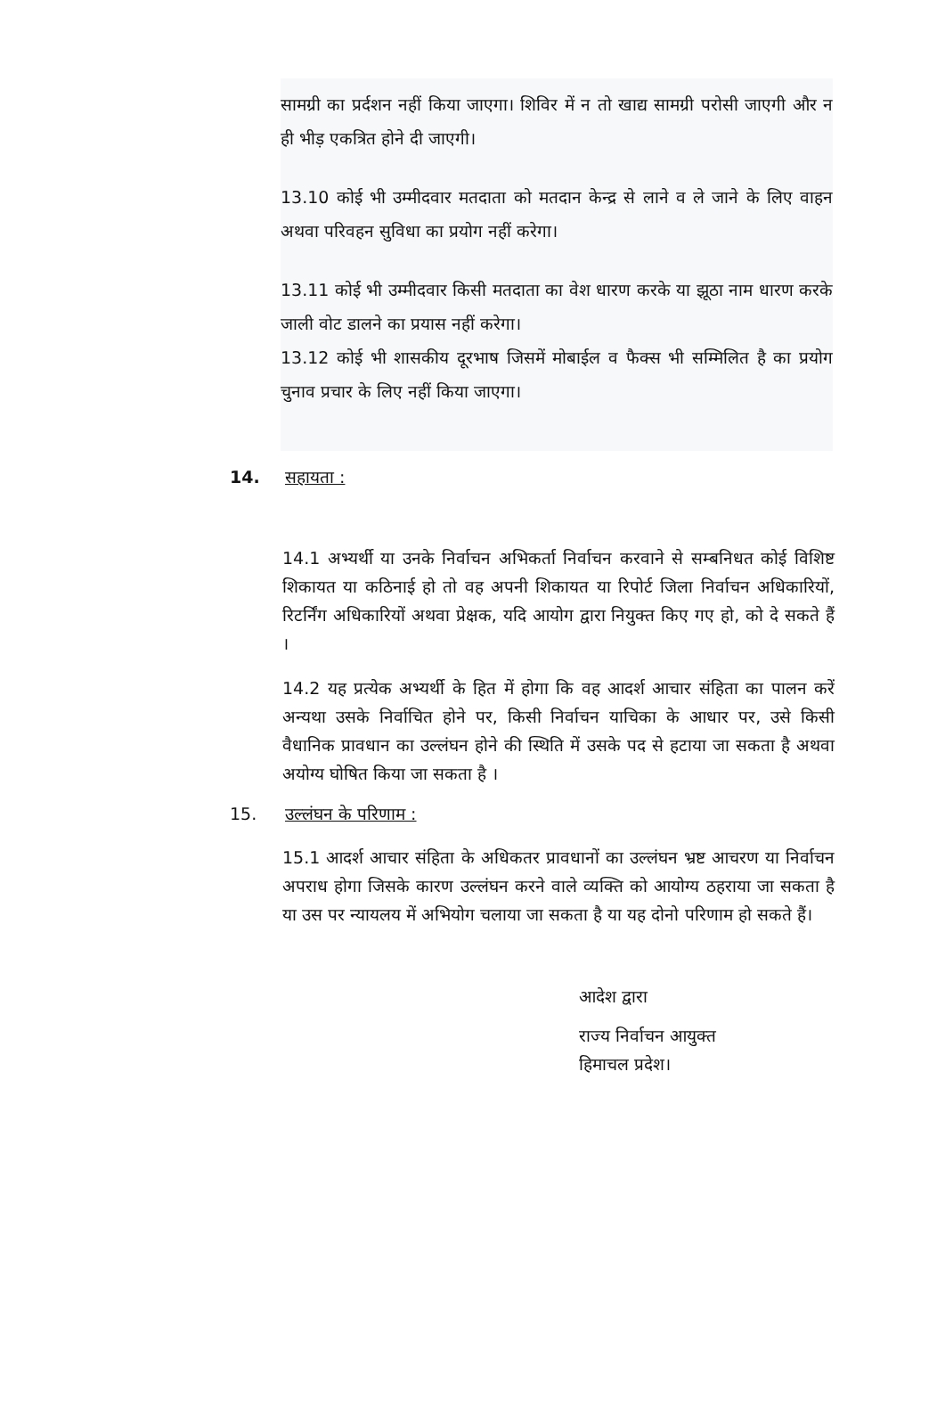सामग्री का प्रर्दशन नहीं किया जाएगा। शिविर में न तो खाद्य सामग्री परोसी जाएगी और न ही भीड़ एकत्रित होने दी जाएगी।
13.10 कोई भी उम्मीदवार मतदाता को मतदान केन्द्र से लाने व ले जाने के लिए वाहन अथवा परिवहन सुविधा का प्रयोग नहीं करेगा।
13.11 कोई भी उम्मीदवार किसी मतदाता का वेश धारण करके या झूठा नाम धारण करके जाली वोट डालने का प्रयास नहीं करेगा।
13.12 कोई भी शासकीय दूरभाष जिसमें मोबाईल व फैक्स भी सम्मिलित है का प्रयोग चुनाव प्रचार के लिए नहीं किया जाएगा।
14. सहायता :
14.1 अभ्यर्थी या उनके निर्वाचन अभिकर्ता निर्वाचन करवाने से सम्बनिधत कोई विशिष्ट शिकायत या कठिनाई हो तो वह अपनी शिकायत या रिपोर्ट जिला निर्वाचन अधिकारियों, रिटर्निंग अधिकारियों अथवा प्रेक्षक, यदि आयोग द्वारा नियुक्त किए गए हो, को दे सकते हैं ।
14.2 यह प्रत्येक अभ्यर्थी के हित में होगा कि वह आदर्श आचार संहिता का पालन करें अन्यथा उसके निर्वाचित होने पर, किसी निर्वाचन याचिका के आधार पर, उसे किसी वैधानिक प्रावधान का उल्लंघन होने की स्थिति में उसके पद से हटाया जा सकता है अथवा अयोग्य घोषित किया जा सकता है ।
15. उल्लंघन के परिणाम :
15.1 आदर्श आचार संहिता के अधिकतर प्रावधानों का उल्लंघन भ्रष्ट आचरण या निर्वाचन अपराध होगा जिसके कारण उल्लंघन करने वाले व्यक्ति को आयोग्य ठहराया जा सकता है या उस पर न्यायलय में अभियोग चलाया जा सकता है या यह दोनो परिणाम हो सकते हैं।
आदेश द्वारा
राज्य निर्वाचन आयुक्त
हिमाचल प्रदेश।